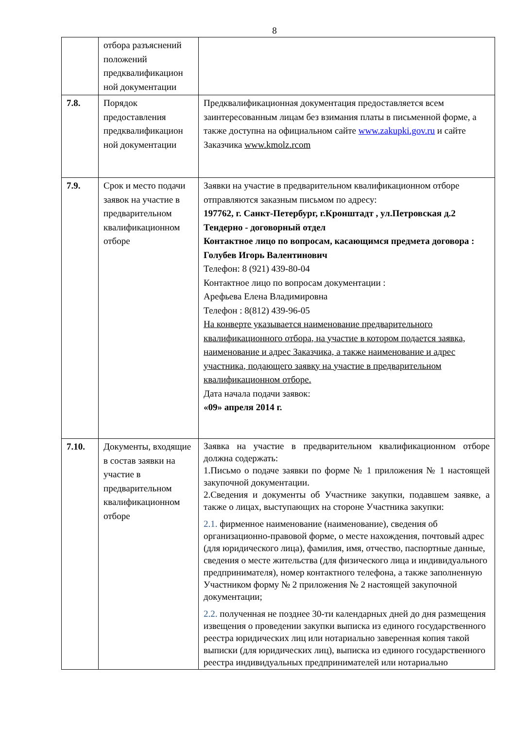8
| | отбора разъяснений положений предквалификацион ной документации | |
| 7.8. | Порядок предоставления предквалификацион ной документации | Предквалификационная документация предоставляется всем заинтересованным лицам без взимания платы в письменной форме, а также доступна на официальном сайте www.zakupki.gov.ru и сайте Заказчика www.kmolz.rcom |
| 7.9. | Срок и место подачи заявок на участие в предварительном квалификационном отборе | Заявки на участие в предварительном квалификационном отборе отправляются заказным письмом по адресу: 197762, г. Санкт-Петербург, г.Кронштадт , ул.Петровская д.2 Тендерно - договорный отдел Контактное лицо по вопросам, касающимся предмета договора : Голубев Игорь Валентинович Телефон: 8 (921) 439-80-04 Контактное лицо по вопросам документации : Арефьева Елена Владимировна Телефон : 8(812) 439-96-05 На конверте указывается наименование предварительного квалификационного отбора, на участие в котором подается заявка, наименование и адрес Заказчика, а также наименование и адрес участника, подающего заявку на участие в предварительном квалификационном отборе. Дата начала подачи заявок: «09» апреля 2014 г. |
| 7.10. | Документы, входящие в состав заявки на участие в предварительном квалификационном отборе | Заявка на участие в предварительном квалификационном отборе должна содержать: 1.Письмо о подаче заявки по форме № 1 приложения № 1 настоящей закупочной документации. 2.Сведения и документы об Участнике закупки, подавшем заявке, а также о лицах, выступающих на стороне Участника закупки: 2.1. фирменное наименование (наименование), сведения об организационно-правовой форме, о месте нахождения, почтовый адрес (для юридического лица), фамилия, имя, отчество, паспортные данные, сведения о месте жительства (для физического лица и индивидуального предпринимателя), номер контактного телефона, а также заполненную Участником форму № 2 приложения № 2 настоящей закупочной документации; 2.2. полученная не позднее 30-ти календарных дней до дня размещения извещения о проведении закупки выписка из единого государственного реестра юридических лиц или нотариально заверенная копия такой выписки (для юридических лиц), выписка из единого государственного реестра индивидуальных предпринимателей или нотариально |